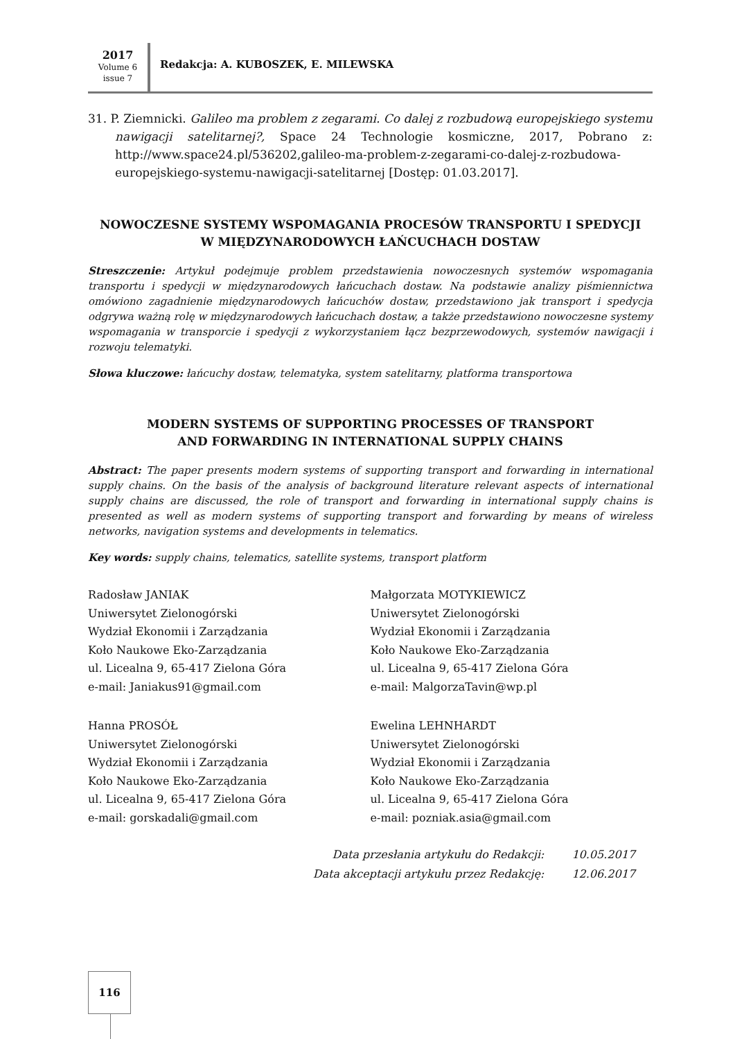2017
Volume 6
issue 7
Redakcja: A. KUBOSZEK, E. MILEWSKA
31. P. Ziemnicki. Galileo ma problem z zegarami. Co dalej z rozbudową europejskiego systemu nawigacji satelitarnej?, Space 24 Technologie kosmiczne, 2017, Pobrano z: http://www.space24.pl/536202,galileo-ma-problem-z-zegarami-co-dalej-z-rozbudowa-europejskiego-systemu-nawigacji-satelitarnej [Dostęp: 01.03.2017].
NOWOCZESNE SYSTEMY WSPOMAGANIA PROCESÓW TRANSPORTU I SPEDYCJI
W MIĘDZYNARODOWYCH ŁAŃCUCHACH DOSTAW
Streszczenie: Artykuł podejmuje problem przedstawienia nowoczesnych systemów wspomagania transportu i spedycji w międzynarodowych łańcuchach dostaw. Na podstawie analizy piśmiennictwa omówiono zagadnienie międzynarodowych łańcuchów dostaw, przedstawiono jak transport i spedycja odgrywa ważną rolę w międzynarodowych łańcuchach dostaw, a także przedstawiono nowoczesne systemy wspomagania w transporcie i spedycji z wykorzystaniem łącz bezprzewodowych, systemów nawigacji i rozwoju telematyki.
Słowa kluczowe: łańcuchy dostaw, telematyka, system satelitarny, platforma transportowa
MODERN SYSTEMS OF SUPPORTING PROCESSES OF TRANSPORT
AND FORWARDING IN INTERNATIONAL SUPPLY CHAINS
Abstract: The paper presents modern systems of supporting transport and forwarding in international supply chains. On the basis of the analysis of background literature relevant aspects of international supply chains are discussed, the role of transport and forwarding in international supply chains is presented as well as modern systems of supporting transport and forwarding by means of wireless networks, navigation systems and developments in telematics.
Key words: supply chains, telematics, satellite systems, transport platform
Radosław JANIAK
Uniwersytet Zielonogórski
Wydział Ekonomii i Zarządzania
Koło Naukowe Eko-Zarządzania
ul. Licealna 9, 65-417 Zielona Góra
e-mail: Janiakus91@gmail.com
Małgorzata MOTYKIEWICZ
Uniwersytet Zielonogórski
Wydział Ekonomii i Zarządzania
Koło Naukowe Eko-Zarządzania
ul. Licealna 9, 65-417 Zielona Góra
e-mail: MalgorzaTavin@wp.pl
Hanna PROSÓŁ
Uniwersytet Zielonogórski
Wydział Ekonomii i Zarządzania
Koło Naukowe Eko-Zarządzania
ul. Licealna 9, 65-417 Zielona Góra
e-mail: gorskadali@gmail.com
Ewelina LEHNHARDT
Uniwersytet Zielonogórski
Wydział Ekonomii i Zarządzania
Koło Naukowe Eko-Zarządzania
ul. Licealna 9, 65-417 Zielona Góra
e-mail: pozniak.asia@gmail.com
| Data przesłania artykułu do Redakcji: | 10.05.2017 |
| Data akceptacji artykułu przez Redakcję: | 12.06.2017 |
116